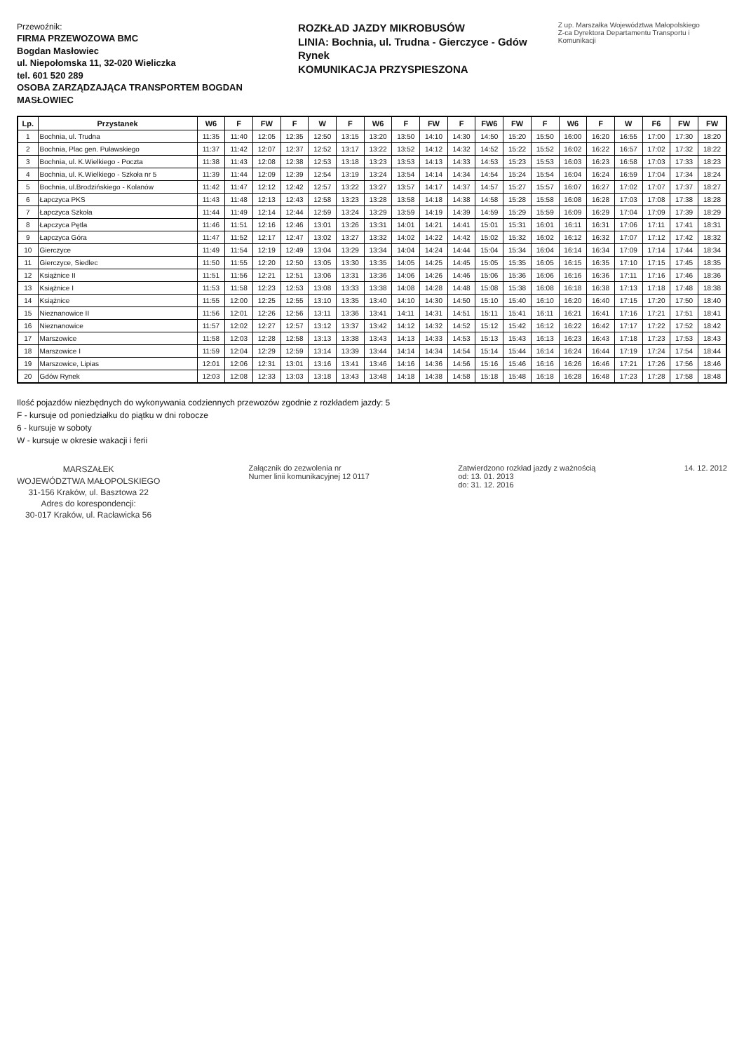Przewoźnik:
FIRMA PRZEWOZOWA BMC
Bogdan Masłowiec
ul. Niepołomska 11, 32-020 Wieliczka
tel. 601 520 289
OSOBA ZARZĄDZAJĄCA TRANSPORTEM BOGDAN MASŁOWIEC
ROZKŁAD JAZDY MIKROBUSÓW
LINIA: Bochnia, ul. Trudna - Gierczyce - Gdów Rynek
KOMUNIKACJA PRZYSPIESZONA
Z up. Marszałka Województwa Małopolskiego
Z-ca Dyrektora Departamentu Transportu i Komunikacji
| Lp. | Przystanek | W6 | F | FW | F | W | F | W6 | F | FW | F | FW6 | FW | F | W6 | F | W | F6 | FW | FW |
| --- | --- | --- | --- | --- | --- | --- | --- | --- | --- | --- | --- | --- | --- | --- | --- | --- | --- | --- | --- | --- |
| 1 | Bochnia, ul. Trudna | 11:35 | 11:40 | 12:05 | 12:35 | 12:50 | 13:15 | 13:20 | 13:50 | 14:10 | 14:30 | 14:50 | 15:20 | 15:50 | 16:00 | 16:20 | 16:55 | 17:00 | 17:30 | 18:20 |
| 2 | Bochnia, Plac gen. Puławskiego | 11:37 | 11:42 | 12:07 | 12:37 | 12:52 | 13:17 | 13:22 | 13:52 | 14:12 | 14:32 | 14:52 | 15:22 | 15:52 | 16:02 | 16:22 | 16:57 | 17:02 | 17:32 | 18:22 |
| 3 | Bochnia, ul. K.Wielkiego - Poczta | 11:38 | 11:43 | 12:08 | 12:38 | 12:53 | 13:18 | 13:23 | 13:53 | 14:13 | 14:33 | 14:53 | 15:23 | 15:53 | 16:03 | 16:23 | 16:58 | 17:03 | 17:33 | 18:23 |
| 4 | Bochnia, ul. K.Wielkiego - Szkoła nr 5 | 11:39 | 11:44 | 12:09 | 12:39 | 12:54 | 13:19 | 13:24 | 13:54 | 14:14 | 14:34 | 14:54 | 15:24 | 15:54 | 16:04 | 16:24 | 16:59 | 17:04 | 17:34 | 18:24 |
| 5 | Bochnia, ul.Brodzińskiego - Kolanów | 11:42 | 11:47 | 12:12 | 12:42 | 12:57 | 13:22 | 13:27 | 13:57 | 14:17 | 14:37 | 14:57 | 15:27 | 15:57 | 16:07 | 16:27 | 17:02 | 17:07 | 17:37 | 18:27 |
| 6 | Łapczyca PKS | 11:43 | 11:48 | 12:13 | 12:43 | 12:58 | 13:23 | 13:28 | 13:58 | 14:18 | 14:38 | 14:58 | 15:28 | 15:58 | 16:08 | 16:28 | 17:03 | 17:08 | 17:38 | 18:28 |
| 7 | Łapczyca Szkoła | 11:44 | 11:49 | 12:14 | 12:44 | 12:59 | 13:24 | 13:29 | 13:59 | 14:19 | 14:39 | 14:59 | 15:29 | 15:59 | 16:09 | 16:29 | 17:04 | 17:09 | 17:39 | 18:29 |
| 8 | Łapczyca Pętla | 11:46 | 11:51 | 12:16 | 12:46 | 13:01 | 13:26 | 13:31 | 14:01 | 14:21 | 14:41 | 15:01 | 15:31 | 16:01 | 16:11 | 16:31 | 17:06 | 17:11 | 17:41 | 18:31 |
| 9 | Łapczyca Góra | 11:47 | 11:52 | 12:17 | 12:47 | 13:02 | 13:27 | 13:32 | 14:02 | 14:22 | 14:42 | 15:02 | 15:32 | 16:02 | 16:12 | 16:32 | 17:07 | 17:12 | 17:42 | 18:32 |
| 10 | Gierczyce | 11:49 | 11:54 | 12:19 | 12:49 | 13:04 | 13:29 | 13:34 | 14:04 | 14:24 | 14:44 | 15:04 | 15:34 | 16:04 | 16:14 | 16:34 | 17:09 | 17:14 | 17:44 | 18:34 |
| 11 | Gierczyce, Siedlec | 11:50 | 11:55 | 12:20 | 12:50 | 13:05 | 13:30 | 13:35 | 14:05 | 14:25 | 14:45 | 15:05 | 15:35 | 16:05 | 16:15 | 16:35 | 17:10 | 17:15 | 17:45 | 18:35 |
| 12 | Książnice II | 11:51 | 11:56 | 12:21 | 12:51 | 13:06 | 13:31 | 13:36 | 14:06 | 14:26 | 14:46 | 15:06 | 15:36 | 16:06 | 16:16 | 16:36 | 17:11 | 17:16 | 17:46 | 18:36 |
| 13 | Książnice I | 11:53 | 11:58 | 12:23 | 12:53 | 13:08 | 13:33 | 13:38 | 14:08 | 14:28 | 14:48 | 15:08 | 15:38 | 16:08 | 16:18 | 16:38 | 17:13 | 17:18 | 17:48 | 18:38 |
| 14 | Książnice | 11:55 | 12:00 | 12:25 | 12:55 | 13:10 | 13:35 | 13:40 | 14:10 | 14:30 | 14:50 | 15:10 | 15:40 | 16:10 | 16:20 | 16:40 | 17:15 | 17:20 | 17:50 | 18:40 |
| 15 | Nieznanowice II | 11:56 | 12:01 | 12:26 | 12:56 | 13:11 | 13:36 | 13:41 | 14:11 | 14:31 | 14:51 | 15:11 | 15:41 | 16:11 | 16:21 | 16:41 | 17:16 | 17:21 | 17:51 | 18:41 |
| 16 | Nieznanowice | 11:57 | 12:02 | 12:27 | 12:57 | 13:12 | 13:37 | 13:42 | 14:12 | 14:32 | 14:52 | 15:12 | 15:42 | 16:12 | 16:22 | 16:42 | 17:17 | 17:22 | 17:52 | 18:42 |
| 17 | Marszowice | 11:58 | 12:03 | 12:28 | 12:58 | 13:13 | 13:38 | 13:43 | 14:13 | 14:33 | 14:53 | 15:13 | 15:43 | 16:13 | 16:23 | 16:43 | 17:18 | 17:23 | 17:53 | 18:43 |
| 18 | Marszowice I | 11:59 | 12:04 | 12:29 | 12:59 | 13:14 | 13:39 | 13:44 | 14:14 | 14:34 | 14:54 | 15:14 | 15:44 | 16:14 | 16:24 | 16:44 | 17:19 | 17:24 | 17:54 | 18:44 |
| 19 | Marszowice, Lipias | 12:01 | 12:06 | 12:31 | 13:01 | 13:16 | 13:41 | 13:46 | 14:16 | 14:36 | 14:56 | 15:16 | 15:46 | 16:16 | 16:26 | 16:46 | 17:21 | 17:26 | 17:56 | 18:46 |
| 20 | Gdów Rynek | 12:03 | 12:08 | 12:33 | 13:03 | 13:18 | 13:43 | 13:48 | 14:18 | 14:38 | 14:58 | 15:18 | 15:48 | 16:18 | 16:28 | 16:48 | 17:23 | 17:28 | 17:58 | 18:48 |
Ilość pojazdów niezbędnych do wykonywania codziennych przewozów zgodnie z rozkładem jazdy: 5
F - kursuje od poniedziałku do piątku w dni robocze
6 - kursuje w soboty
W - kursuje w okresie wakacji i ferii
MARSZAŁEK
WOJEWÓDZTWA MAŁOPOLSKIEGO
31-156 Kraków, ul. Basztowa 22
Adres do korespondencji:
30-017 Kraków, ul. Racławicka 56
Załącznik do zezwolenia nr
Numer linii komunikacyjnej 12 0117
Zatwierdzono rozkład jazdy z ważnością
od: 13. 01. 2013
do: 31. 12. 2016
14. 12. 2012